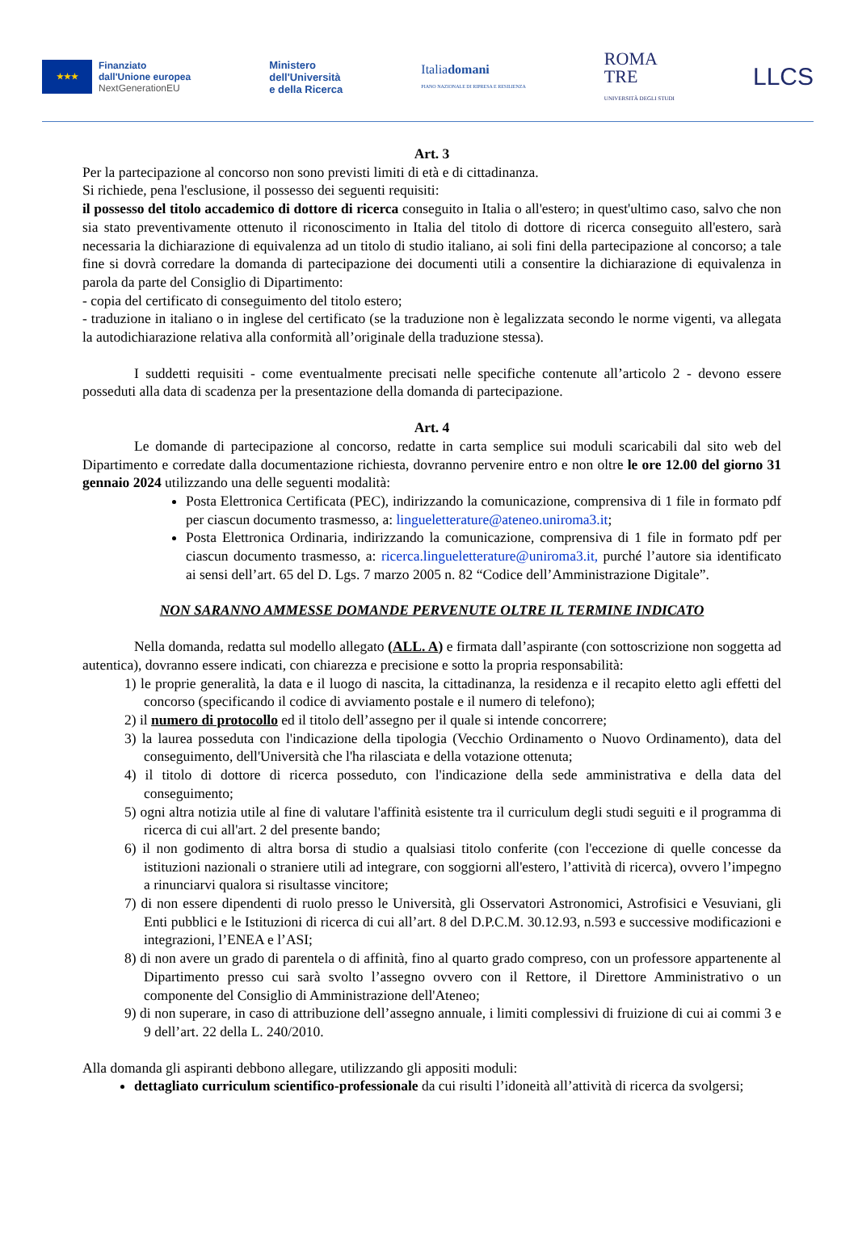★★★
Finanziato
dall'Unione europea
NextGenerationEU
Ministero
dell'Università
e della Ricerca
Italiadomani
PIANO NAZIONALE DI RIPRESA E RESILIENZA
ROMA
TRE
UNIVERSITÀ DEGLI STUDI
LLCS
Art. 3
Per la partecipazione al concorso non sono previsti limiti di età e di cittadinanza.
Si richiede, pena l'esclusione, il possesso dei seguenti requisiti:
il possesso del titolo accademico di dottore di ricerca conseguito in Italia o all'estero; in quest'ultimo caso, salvo che non sia stato preventivamente ottenuto il riconoscimento in Italia del titolo di dottore di ricerca conseguito all'estero, sarà necessaria la dichiarazione di equivalenza ad un titolo di studio italiano, ai soli fini della partecipazione al concorso; a tale fine si dovrà corredare la domanda di partecipazione dei documenti utili a consentire la dichiarazione di equivalenza in parola da parte del Consiglio di Dipartimento:
- copia del certificato di conseguimento del titolo estero;
- traduzione in italiano o in inglese del certificato (se la traduzione non è legalizzata secondo le norme vigenti, va allegata la autodichiarazione relativa alla conformità all’originale della traduzione stessa).
I suddetti requisiti - come eventualmente precisati nelle specifiche contenute all’articolo 2 - devono essere posseduti alla data di scadenza per la presentazione della domanda di partecipazione.
Art. 4
Le domande di partecipazione al concorso, redatte in carta semplice sui moduli scaricabili dal sito web del Dipartimento e corredate dalla documentazione richiesta, dovranno pervenire entro e non oltre le ore 12.00 del giorno 31 gennaio 2024 utilizzando una delle seguenti modalità:
Posta Elettronica Certificata (PEC), indirizzando la comunicazione, comprensiva di 1 file in formato pdf per ciascun documento trasmesso, a: lingueletterature@ateneo.uniroma3.it;
Posta Elettronica Ordinaria, indirizzando la comunicazione, comprensiva di 1 file in formato pdf per ciascun documento trasmesso, a: ricerca.lingueletterature@uniroma3.it, purché l’autore sia identificato ai sensi dell’art. 65 del D. Lgs. 7 marzo 2005 n. 82 “Codice dell’Amministrazione Digitale”.
NON SARANNO AMMESSE DOMANDE PERVENUTE OLTRE IL TERMINE INDICATO
Nella domanda, redatta sul modello allegato (ALL. A) e firmata dall’aspirante (con sottoscrizione non soggetta ad autentica), dovranno essere indicati, con chiarezza e precisione e sotto la propria responsabilità:
1) le proprie generalità, la data e il luogo di nascita, la cittadinanza, la residenza e il recapito eletto agli effetti del concorso (specificando il codice di avviamento postale e il numero di telefono);
2) il numero di protocollo ed il titolo dell’assegno per il quale si intende concorrere;
3) la laurea posseduta con l'indicazione della tipologia (Vecchio Ordinamento o Nuovo Ordinamento), data del conseguimento, dell'Università che l'ha rilasciata e della votazione ottenuta;
4) il titolo di dottore di ricerca posseduto, con l'indicazione della sede amministrativa e della data del conseguimento;
5) ogni altra notizia utile al fine di valutare l'affinità esistente tra il curriculum degli studi seguiti e il programma di ricerca di cui all'art. 2 del presente bando;
6) il non godimento di altra borsa di studio a qualsiasi titolo conferite (con l'eccezione di quelle concesse da istituzioni nazionali o straniere utili ad integrare, con soggiorni all'estero, l’attività di ricerca), ovvero l’impegno a rinunciarvi qualora si risultasse vincitore;
7) di non essere dipendenti di ruolo presso le Università, gli Osservatori Astronomici, Astrofisici e Vesuviani, gli Enti pubblici e le Istituzioni di ricerca di cui all’art. 8 del D.P.C.M. 30.12.93, n.593 e successive modificazioni e integrazioni, l’ENEA e l’ASI;
8) di non avere un grado di parentela o di affinità, fino al quarto grado compreso, con un professore appartenente al Dipartimento presso cui sarà svolto l’assegno ovvero con il Rettore, il Direttore Amministrativo o un componente del Consiglio di Amministrazione dell'Ateneo;
9) di non superare, in caso di attribuzione dell’assegno annuale, i limiti complessivi di fruizione di cui ai commi 3 e 9 dell’art. 22 della L. 240/2010.
Alla domanda gli aspiranti debbono allegare, utilizzando gli appositi moduli:
dettagliato curriculum scientifico-professionale da cui risulti l’idoneità all’attività di ricerca da svolgersi;